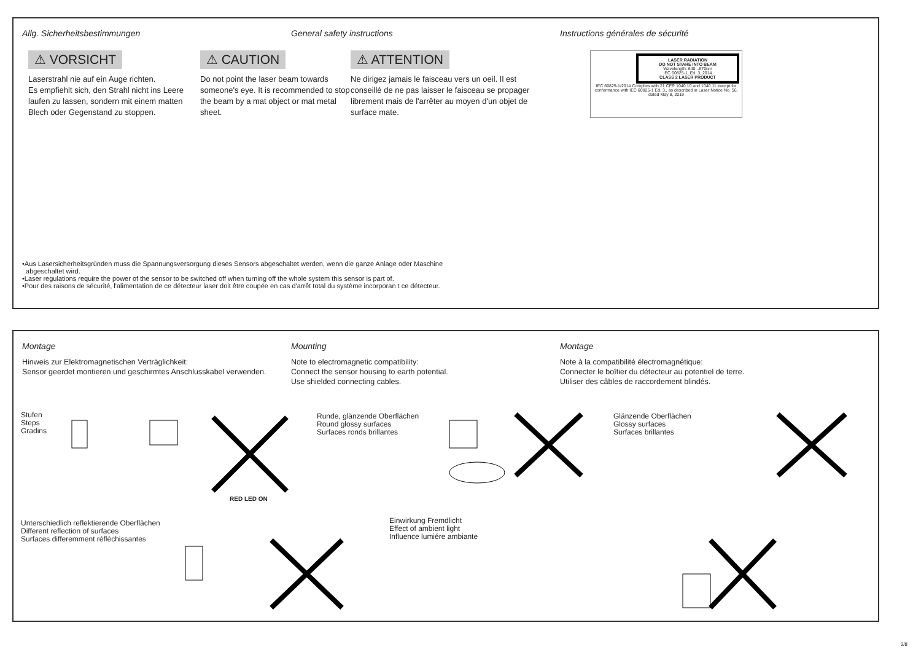Allg. Sicherheitsbestimmungen General safety instructions Instructions générales de sécurité
⚠ VORSICHT
Laserstrahl nie auf ein Auge richten.
Es empfiehlt sich, den Strahl nicht ins Leere laufen zu lassen, sondern mit einem matten Blech oder Gegenstand zu stoppen.
⚠ CAUTION
Do not point the laser beam towards someone's eye. It is recommended to stop the beam by a mat object or mat metal sheet.
⚠ ATTENTION
Ne dirigez jamais le faisceau vers un oeil. Il est conseillé de ne pas laisser le faisceau se propager librement mais de l'arrêter au moyen d'un objet de surface mate.
LASER RADIATION
DO NOT STARE INTO BEAM
Wavelength: 640...670nm
IEC 60825-1, Ed. 3, 2014
CLASS 2 LASER PRODUCT
IEC 60825-1/2014 Complies with 21 CFR 1040.10 and 1040.11 except for conformance with IEC 60825-1 Ed. 3., as described in Laser Notice No. 56, dated May 8, 2019
•Aus Lasersicherheitsgründen muss die Spannungsversorgung dieses Sensors abgeschaltet werden, wenn die ganze Anlage oder Maschine
abgeschaltet wird.
•Laser regulations require the power of the sensor to be switched off when turning off the whole system this sensor is part of.
•Pour des raisons de sécurité, l'alimentation de ce détecteur laser doit être coupée en cas d'arrêt total du système incorporan t ce détecteur.
Montage Mounting Montage
Hinweis zur Elektromagnetischen Verträglichkeit:
Sensor geerdet montieren und geschirmtes Anschlusskabel verwenden.
Note to electromagnetic compatibility:
Connect the sensor housing to earth potential.
Use shielded connecting cables.
Note à la compatibilité électromagnétique:
Connecter le boîtier du détecteur au potentiel de terre.
Utiliser des câbles de raccordement blindés.
Stufen
Steps
Gradins
RED LED ON
Runde, glänzende Oberflächen
Round glossy surfaces
Surfaces ronds brillantes
Glänzende Oberflächen
Glossy surfaces
Surfaces brillantes
Unterschiedlich reflektierende Oberflächen
Different reflection of surfaces
Surfaces differemment réfléchissantes
Einwirkung Fremdlicht
Effect of ambient light
Influence lumiére ambiante
2/8